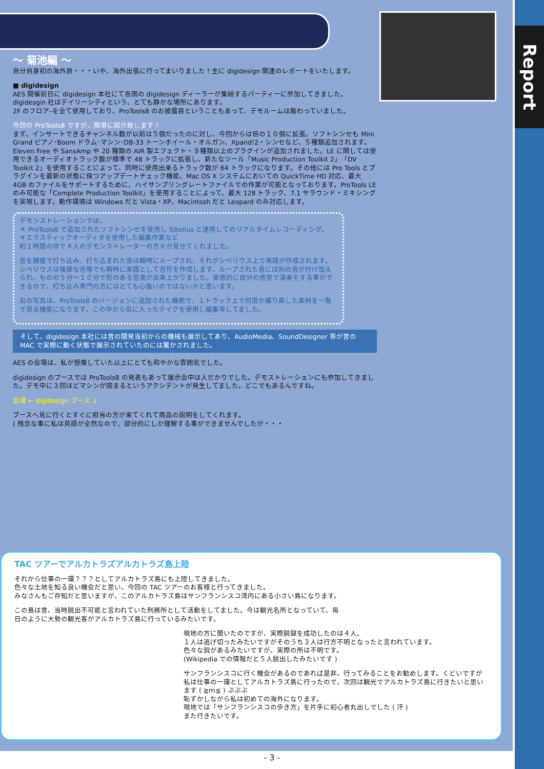Report
～ 菊池編 ～
自分自身初の海外旅・・・いや、海外出張に行ってまいりました！主に digidesign 関連のレポートをいたします。
■ digidesign
AES 開催前日に digidesign 本社にて各国の digidesign ディーラーが集結するパーティーに参加してきました。
digidesgin 社はデイリーシティという、とても静かな場所にあります。
2F のフロア–を全て使用しており、ProTools8 のお披露目ということもあって、デモルームは賑わっていました。
今回の ProTools8 ですが、簡単に紹介致します！
まず、インサートできるチャンネル数が以前は５個だったのに対し、今回からは倍の１０個に拡張。ソフトシンセも Mini Grand ピアノ･Boom ドラム･マシン･DB-33 トーンホイール・オルガン、Xpand!2・シンセなど、５種類追加されます。Eleven Free や SansAmp や 20 種類の AIR 製エフェクト・９種類以上のプラグインが追加されました。LE に関しては使用できるオーディオトラック数が標準で 48 トラックに拡張し、新たなツール「Music Production Toolkit 2」「DV Toolkit 2」を使用することによって、同時に使用出来るトラック数が 64 トラックになります。その他には Pro Tools とプラグインを最新の状態に保つアップデートチェック機能、Mac OS X システムにおいての QuickTime HD 対応、最大 4GB のファイルをサポートするために、ハイサンプリングレートファイルでの作業が可能となっております。ProTools LE のみ可能な「Complete Production Toolkit」を使用することによって、最大 128 トラック、7.1 サラウンド・ミキシングを実現します。動作環境は Windows だと Vista・XP、Macintosh だと Leopard のみ対応します。
デモンストレーションでは、
＊ ProTools8 で追加されたソフトシンセを使用し Sibelius と連携してのリアルタイムレコーディング。
＊エラスティックオーディオを使用した編集作業など
約１時間の中で４人のデモンストレーターの方々が見せてくれました。
音を鍵盤で打ち込み、打ち込まれた音は瞬時にループされ、それがシベリウス上で楽譜が作成されます。シベリウスは複雑な音階でも瞬時に楽譜として音符を作成します。ループされた音には別の音が付け加えられ、ものの５分～１０分で形のある音楽が出来上がりました。直感的に自分の感覚で演奏をする事ができるので、打ち込み専門の方にはとても心強いのではないかと思います。
右の写真は、ProTools8 のバージョンに追加された機能で、１トラック上で何度か撮り直した素材を一覧で見る機能になります。この中から気に入ったテイクを使用し編集等してました。
そして、digidesign 本社には昔の開発当初からの機械も展示してあり、AudioMedia、SoundDesigner 等が昔の MAC で実際に動く状態で展示されていたのには驚かされました。
AES の会場は、私が想像していた以上にとても和やかな雰囲気でした。
digidesign のブースでは ProTools8 の発表もあって展示会中は人だかりでした。デモストレーションにも参加してきました。デモ中に３回ほどマシンが固まるというアクシデントが発生してました。どこでもあるんですね。
会場 ← digidesign ブース ↓
ブースへ見に行くとすぐに担当の方が来てくれて商品の説明をしてくれます。
( 残念な事に私は英語が全然なので、部分的にしか理解する事ができませんでしたが・・・
TAC ツアーでアルカトラズアルカトラズ島上陸
それから仕事の一環？？？としてアルカトラズ島にも上陸してきました。
色々な土地を知る良い機会だと思い、今回の TAC ツアーのお客様と行ってきました。
みなさんもご存知だと思いますが、このアルカトラズ島はサンフランシスコ湾内にある小さい島になります。
この島は昔、当時脱出不可能と言われていた刑務所として活動をしてました。今は観光名所となっていて、毎日のように大勢の観光客がアルカトラズ島に行っているみたいです。
現地の方に聞いたのですが、実際脱獄を成功したのは４人。
１人は逃げ切ったみたいですがそのうち３人は行方不明となったと言われています。
色々な説があるみたいですが、実際の所は不明です。
(Wikipedia での情報だと５人脱出したみたいです )
サンフランシスコに行く機会があるのであれば是非、行ってみることをお勧めします。くどいですが私は仕事の一環としてアルカトラズ島に行ったので、次回は観光でアルカトラズ島に行きたいと思います ( ≧ｍ≦ ) ぷぷぷ
恥ずかしながら私は初めての海外になります。
現地では「サンフランシスコの歩き方」を片手に初心者丸出しでした ( 汗 )
また行きたいです。
- 3 -